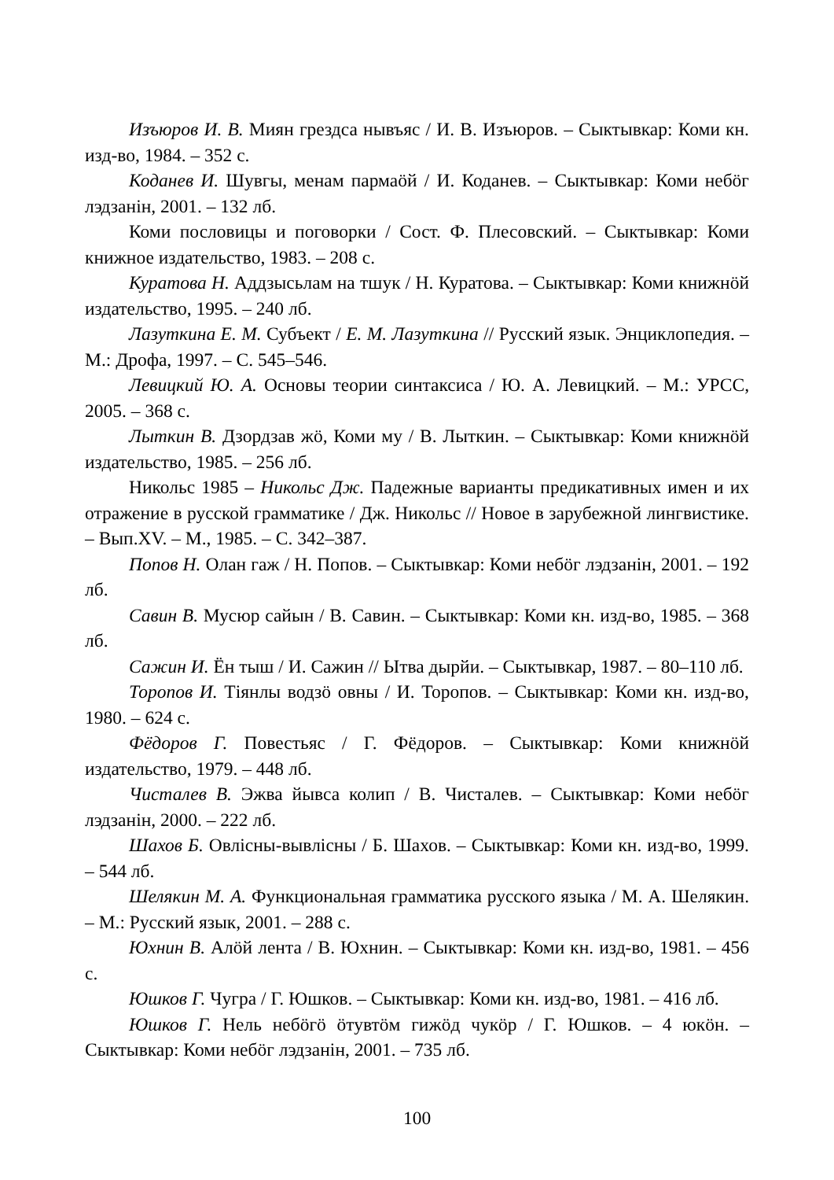Изъюров И. В. Миян грездса нывъяс / И. В. Изъюров. – Сыктывкар: Коми кн. изд-во, 1984. – 352 с.
Коданев И. Шувгы, менам пармаöй / И. Коданев. – Сыктывкар: Коми небöг лэдзанiн, 2001. – 132 лб.
Коми пословицы и поговорки / Сост. Ф. Плесовский. – Сыктывкар: Коми книжное издательство, 1983. – 208 с.
Куратова Н. Аддзысьлам на тшук / Н. Куратова. – Сыктывкар: Коми книжнöй издательство, 1995. – 240 лб.
Лазуткина Е. М. Субъект / Е. М. Лазуткина // Русский язык. Энциклопедия. – М.: Дрофа, 1997. – С. 545–546.
Левицкий Ю. А. Основы теории синтаксиса / Ю. А. Левицкий. – М.: УРСС, 2005. – 368 с.
Лыткин В. Дзордзав жö, Коми му / В. Лыткин. – Сыктывкар: Коми книжнöй издательство, 1985. – 256 лб.
Никольс 1985 – Никольс Дж. Падежные варианты предикативных имен и их отражение в русской грамматике / Дж. Никольс // Новое в зарубежной лингвистике. – Вып.XV. – М., 1985. – С. 342–387.
Попов Н. Олан гаж / Н. Попов. – Сыктывкар: Коми небöг лэдзанiн, 2001. – 192 лб.
Савин В. Мусюр сайын / В. Савин. – Сыктывкар: Коми кн. изд-во, 1985. – 368 лб.
Сажин И. Ён тыш / И. Сажин // Ытва дырйи. – Сыктывкар, 1987. – 80–110 лб.
Торопов И. Тiянлы водзö овны / И. Торопов. – Сыктывкар: Коми кн. изд-во, 1980. – 624 с.
Фёдоров Г. Повестьяс / Г. Фёдоров. – Сыктывкар: Коми книжнöй издательство, 1979. – 448 лб.
Чисталев В. Эжва йывса колип / В. Чисталев. – Сыктывкар: Коми небöг лэдзанiн, 2000. – 222 лб.
Шахов Б. Овлiсны-вывлiсны / Б. Шахов. – Сыктывкар: Коми кн. изд-во, 1999. – 544 лб.
Шелякин М. А. Функциональная грамматика русского языка / М. А. Шелякин. – М.: Русский язык, 2001. – 288 с.
Юхнин В. Алöй лента / В. Юхнин. – Сыктывкар: Коми кн. изд-во, 1981. – 456 с.
Юшков Г. Чугра / Г. Юшков. – Сыктывкар: Коми кн. изд-во, 1981. – 416 лб.
Юшков Г. Нель небöгö öтувтöм гижöд чукöр / Г. Юшков. – 4 юкöн. – Сыктывкар: Коми небöг лэдзанiн, 2001. – 735 лб.
100